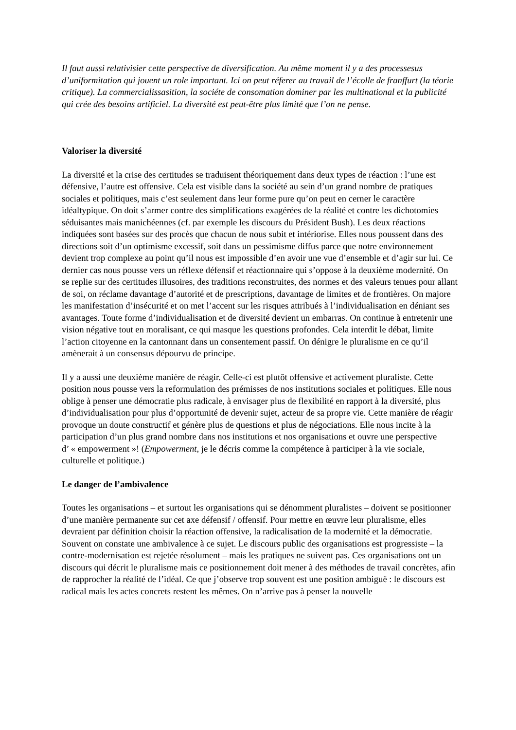Il faut aussi relativisier cette perspective de diversification. Au même moment il y a des processesus d’uniformitation qui jouent un role important. Ici on peut réferer au travail de l’écolle de franffurt (la téorie critique). La commercialissasition, la sociéte de consomation dominer par les multinational et la publicité qui crée des besoins artificiel. La diversité est peut-être plus limité que l’on ne pense.
Valoriser la diversité
La diversité et la crise des certitudes se traduisent théoriquement dans deux types de réaction : l’une est défensive, l’autre est offensive. Cela est visible dans la société au sein d’un grand nombre de pratiques sociales et politiques, mais c’est seulement dans leur forme pure qu’on peut en cerner le caractère idéaltypique. On doit s’armer contre des simplifications exagérées de la réalité et contre les dichotomies séduisantes mais manichéennes (cf. par exemple les discours du Président Bush). Les deux réactions indiquées sont basées sur des procès que chacun de nous subit et intériorise. Elles nous poussent dans des directions soit d’un optimisme excessif, soit dans un pessimisme diffus parce que notre environnement devient trop complexe au point qu’il nous est impossible d’en avoir une vue d’ensemble et d’agir sur lui. Ce dernier cas nous pousse vers un réflexe défensif et réactionnaire qui s’oppose à la deuxième modernité. On se replie sur des certitudes illusoires, des traditions reconstruites, des normes et des valeurs tenues pour allant de soi, on réclame davantage d’autorité et de prescriptions, davantage de limites et de frontières. On majore les manifestation d’insécurité et on met l’accent sur les risques attribués à l’individualisation en déniant ses avantages. Toute forme d’individualisation et de diversité devient un embarras. On continue à entretenir une vision négative tout en moralisant, ce qui masque les questions profondes. Cela interdit le débat, limite l’action citoyenne en la cantonnant dans un consentement passif. On dénigre le pluralisme en ce qu’il amènerait à un consensus dépourvu de principe.
Il y a aussi une deuxième manière de réagir. Celle-ci est plutôt offensive et activement pluraliste. Cette position nous pousse vers la reformulation des prémisses de nos institutions sociales et politiques. Elle nous oblige à penser une démocratie plus radicale, à envisager plus de flexibilité en rapport à la diversité, plus d’individualisation pour plus d’opportunité de devenir sujet, acteur de sa propre vie. Cette manière de réagir provoque un doute constructif et génère plus de questions et plus de négociations. Elle nous incite à la participation d’un plus grand nombre dans nos institutions et nos organisations et ouvre une perspective
d’ « empowerment »! (Empowerment, je le décris comme la compétence à participer à la vie sociale, culturelle et politique.)
Le danger de l’ambivalence
Toutes les organisations – et surtout les organisations qui se dénomment pluralistes – doivent se positionner d’une manière permanente sur cet axe défensif / offensif. Pour mettre en œuvre leur pluralisme, elles devraient par définition choisir la réaction offensive, la radicalisation de la modernité et la démocratie. Souvent on constate une ambivalence à ce sujet. Le discours public des organisations est progressiste – la contre-modernisation est rejetée résolument – mais les pratiques ne suivent pas. Ces organisations ont un discours qui décrit le pluralisme mais ce positionnement doit mener à des méthodes de travail concrètes, afin de rapprocher la réalité de l’idéal. Ce que j’observe trop souvent est une position ambiguë : le discours est radical mais les actes concrets restent les mêmes. On n’arrive pas à penser la nouvelle